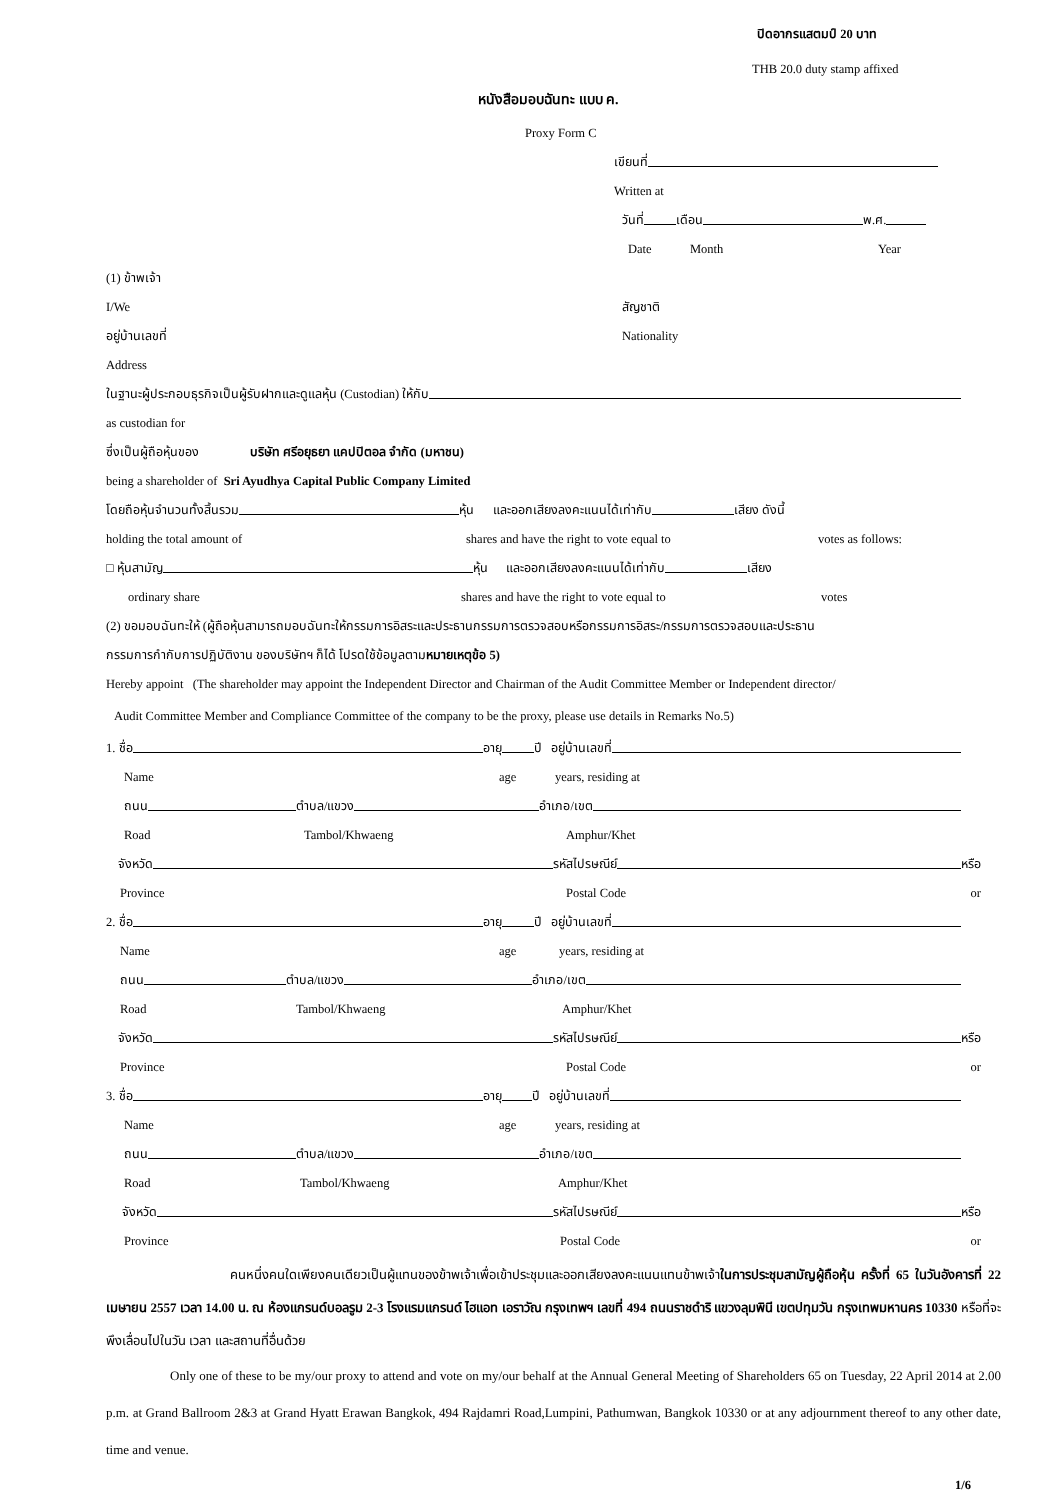ปิดอากรแสตมป์ 20 บาท
THB 20.0 duty stamp affixed
หนังสือมอบฉันทะ แบบ ค.
Proxy Form C
เขียนที่
Written at
วันที่ เดือน พ.ศ.
Date Month Year
(1) ข้าพเจ้า
I/We สัญชาติ
อยู่บ้านเลขที่ Nationality
Address
ในฐานะผู้ประกอบธุรกิจเป็นผู้รับฝากและดูแลหุ้น (Custodian) ให้กับ
as custodian for
ซึ่งเป็นผู้ถือหุ้นของ บริษัท ศรีอยุธยา แคปปิตอล จำกัด (มหาชน)
being a shareholder of Sri Ayudhya Capital Public Company Limited
โดยถือหุ้นจำนวนทั้งสิ้นรวม หุ้น และออกเสียงลงคะแนนได้เท่ากับ เสียง ดังนี้
holding the total amount of shares and have the right to vote equal to votes as follows:
□ หุ้นสามัญ หุ้น และออกเสียงลงคะแนนได้เท่ากับ เสียง
ordinary share shares and have the right to vote equal to votes
(2) ขอมอบฉันทะให้ (ผู้ถือหุ้นสามารถมอบฉันทะให้กรรมการอิสระและประธานกรรมการตรวจสอบหรือกรรมการอิสระ/กรรมการตรวจสอบและประธาน
กรรมการกำกับการปฏิบัติงาน ของบริษัทฯ ก็ได้ โปรดใช้ข้อมูลตาม หมายเหตุข้อ 5)
Hereby appoint (The shareholder may appoint the Independent Director and Chairman of the Audit Committee Member or Independent director/
Audit Committee Member and Compliance Committee of the company to be the proxy, please use details in Remarks No.5)
1. ชื่อ อายุ ปี อยู่บ้านเลขที่
Name age years, residing at
ถนน ตำบล/แขวง อำเภอ/เขต
Road Tambol/Khwaeng Amphur/Khet
จังหวัด รหัสไปรษณีย์ หรือ
Province Postal Code or
2. ชื่อ อายุ ปี อยู่บ้านเลขที่
Name age years, residing at
ถนน ตำบล/แขวง อำเภอ/เขต
Road Tambol/Khwaeng Amphur/Khet
จังหวัด รหัสไปรษณีย์ หรือ
Province Postal Code or
3. ชื่อ อายุ ปี อยู่บ้านเลขที่
Name age years, residing at
ถนน ตำบล/แขวง อำเภอ/เขต
Road Tambol/Khwaeng Amphur/Khet
จังหวัด รหัสไปรษณีย์ หรือ
Province Postal Code or
คนหนึ่งคนใดเพียงคนเดียวเป็นผู้แทนของข้าพเจ้าเพื่อเข้าประชุมและออกเสียงลงคะแนนแทนข้าพเจ้าในการประชุมสามัญผู้ถือหุ้น ครั้งที่ 65 ในวันอังคารที่ 22 เมษายน 2557 เวลา 14.00 น. ณ ห้องแกรนด์บอลรูม 2-3 โรงแรมแกรนด์ ไฮแอท เอราวัณ กรุงเทพฯ เลขที่ 494 ถนนราชดำริ แขวงลุมพินี เขตปทุมวัน กรุงเทพมหานคร 10330 หรือที่จะพึงเลื่อนไปในวัน เวลา และสถานที่อื่นด้วย
Only one of these to be my/our proxy to attend and vote on my/our behalf at the Annual General Meeting of Shareholders 65 on Tuesday, 22 April 2014 at 2.00 p.m. at Grand Ballroom 2&3 at Grand Hyatt Erawan Bangkok, 494 Rajdamri Road,Lumpini, Pathumwan, Bangkok 10330 or at any adjournment thereof to any other date, time and venue.
1/6